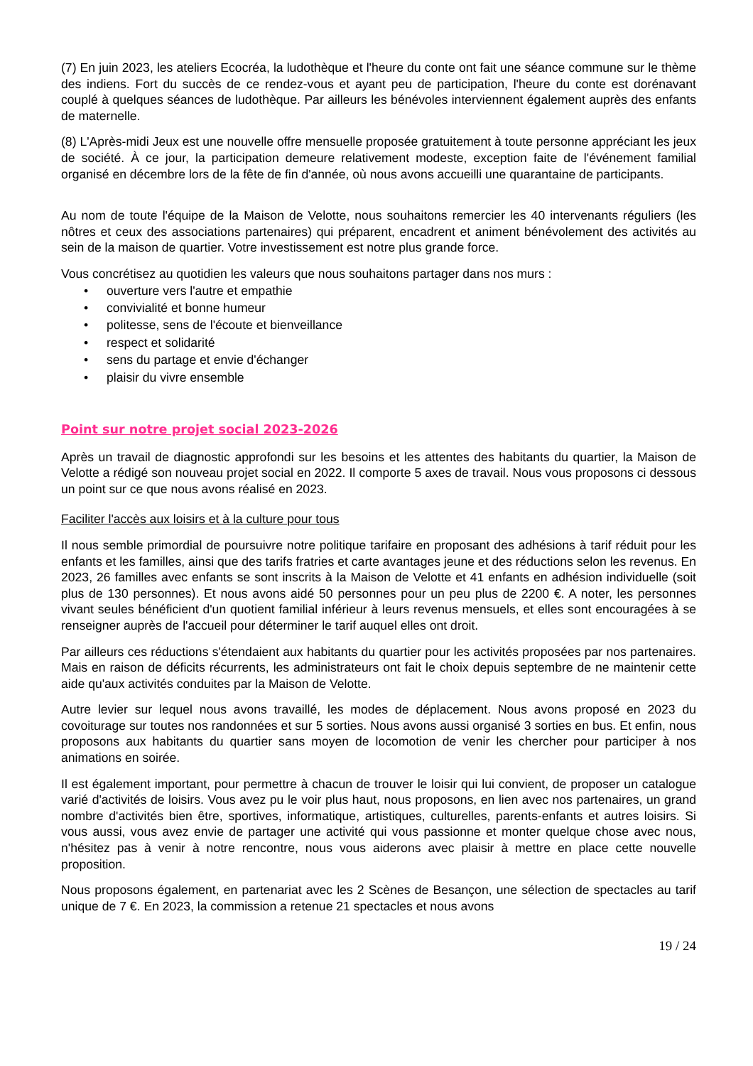(7) En juin 2023, les ateliers Ecocréa, la ludothèque et l'heure du conte ont fait une séance commune sur le thème des indiens. Fort du succès de ce rendez-vous et ayant peu de participation, l'heure du conte est dorénavant couplé à quelques séances de ludothèque. Par ailleurs les bénévoles interviennent également auprès des enfants de maternelle.
(8) L'Après-midi Jeux est une nouvelle offre mensuelle proposée gratuitement à toute personne appréciant les jeux de société. À ce jour, la participation demeure relativement modeste, exception faite de l'événement familial organisé en décembre lors de la fête de fin d'année, où nous avons accueilli une quarantaine de participants.
Au nom de toute l'équipe de la Maison de Velotte, nous souhaitons remercier les 40 intervenants réguliers (les nôtres et ceux des associations partenaires) qui préparent, encadrent et animent bénévolement des activités au sein de la maison de quartier. Votre investissement est notre plus grande force.
Vous concrétisez au quotidien les valeurs que nous souhaitons partager dans nos murs :
• ouverture vers l'autre et empathie
• convivialité et bonne humeur
• politesse, sens de l'écoute et bienveillance
• respect et solidarité
• sens du partage et envie d'échanger
• plaisir du vivre ensemble
Point sur notre projet social 2023-2026
Après un travail de diagnostic approfondi sur les besoins et les attentes des habitants du quartier, la Maison de Velotte a rédigé son nouveau projet social en 2022. Il comporte 5 axes de travail. Nous vous proposons ci dessous un point sur ce que nous avons réalisé en 2023.
Faciliter l'accès aux loisirs et à la culture pour tous
Il nous semble primordial de poursuivre notre politique tarifaire en proposant des adhésions à tarif réduit pour les enfants et les familles, ainsi que des tarifs fratries et carte avantages jeune et des réductions selon les revenus. En 2023, 26 familles avec enfants se sont inscrits à la Maison de Velotte et 41 enfants en adhésion individuelle (soit plus de 130 personnes). Et nous avons aidé 50 personnes pour un peu plus de 2200 €. A noter, les personnes vivant seules bénéficient d'un quotient familial inférieur à leurs revenus mensuels, et elles sont encouragées à se renseigner auprès de l'accueil pour déterminer le tarif auquel elles ont droit.
Par ailleurs ces réductions s'étendaient aux habitants du quartier pour les activités proposées par nos partenaires. Mais en raison de déficits récurrents, les administrateurs ont fait le choix depuis septembre de ne maintenir cette aide qu'aux activités conduites par la Maison de Velotte.
Autre levier sur lequel nous avons travaillé, les modes de déplacement. Nous avons proposé en 2023 du covoiturage sur toutes nos randonnées et sur 5 sorties. Nous avons aussi organisé 3 sorties en bus. Et enfin, nous proposons aux habitants du quartier sans moyen de locomotion de venir les chercher pour participer à nos animations en soirée.
Il est également important, pour permettre à chacun de trouver le loisir qui lui convient, de proposer un catalogue varié d'activités de loisirs. Vous avez pu le voir plus haut, nous proposons, en lien avec nos partenaires, un grand nombre d'activités bien être, sportives, informatique, artistiques, culturelles, parents-enfants et autres loisirs. Si vous aussi, vous avez envie de partager une activité qui vous passionne et monter quelque chose avec nous, n'hésitez pas à venir à notre rencontre, nous vous aiderons avec plaisir à mettre en place cette nouvelle proposition.
Nous proposons également, en partenariat avec les 2 Scènes de Besançon, une sélection de spectacles au tarif unique de 7 €. En 2023, la commission a retenue 21 spectacles et nous avons
19 / 24